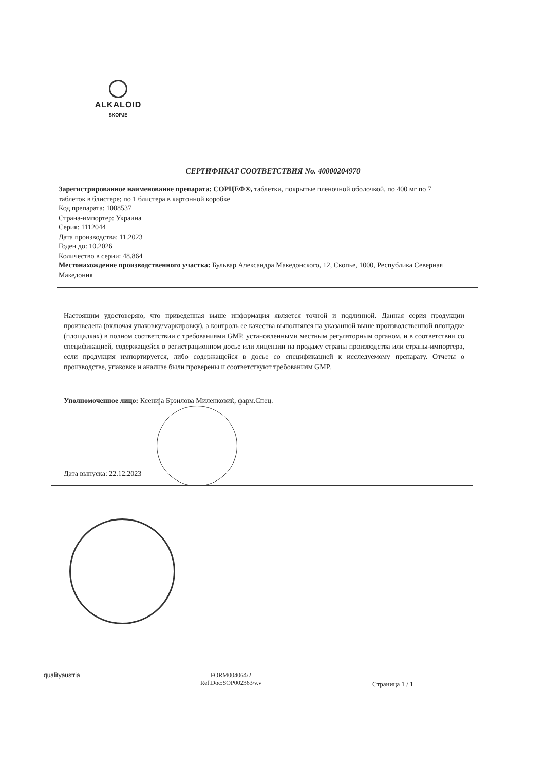ALKALOID
SKOPJE
СЕРТИФИКАТ СООТВЕТСТВИЯ No. 40000204970
Зарегистрированное наименование препарата: СОРЦЕФ®, таблетки, покрытые пленочной оболочкой, по 400 мг по 7 таблеток в блистере; по 1 блистера в картонной коробке
Код препарата: 1008537
Страна-импортер: Украина
Серия: 1112044
Дата производства: 11.2023
Годен до: 10.2026
Количество в серии: 48.864
Местонахождение производственного участка: Бульвар Александра Македонского, 12, Скопье, 1000, Республика Северная Македония
Настоящим удостоверяю, что приведенная выше информация является точной и подлинной. Данная серия продукции произведена (включая упаковку/маркировку), а контроль ее качества выполнялся на указанной выше производственной площадке (площадках) в полном соответствии с требованиями GMP, установленными местным регуляторным органом, и в соответствии со спецификацией, содержащейся в регистрационном досье или лицензии на продажу страны производства или страны-импортера, если продукция импортируется, либо содержащейся в досье со спецификацией к исследуемому препарату. Отчеты о производстве, упаковке и анализе были проверены и соответствуют требованиям GMP.
Уполномоченное лицо: Ксенија Брзилова Миленковиќ, фарм.Спец.
Дата выпуска: 22.12.2023
qualityaustria
FORM004064/2
Ref.Doc:SOP002363/v.v
Страница 1 / 1